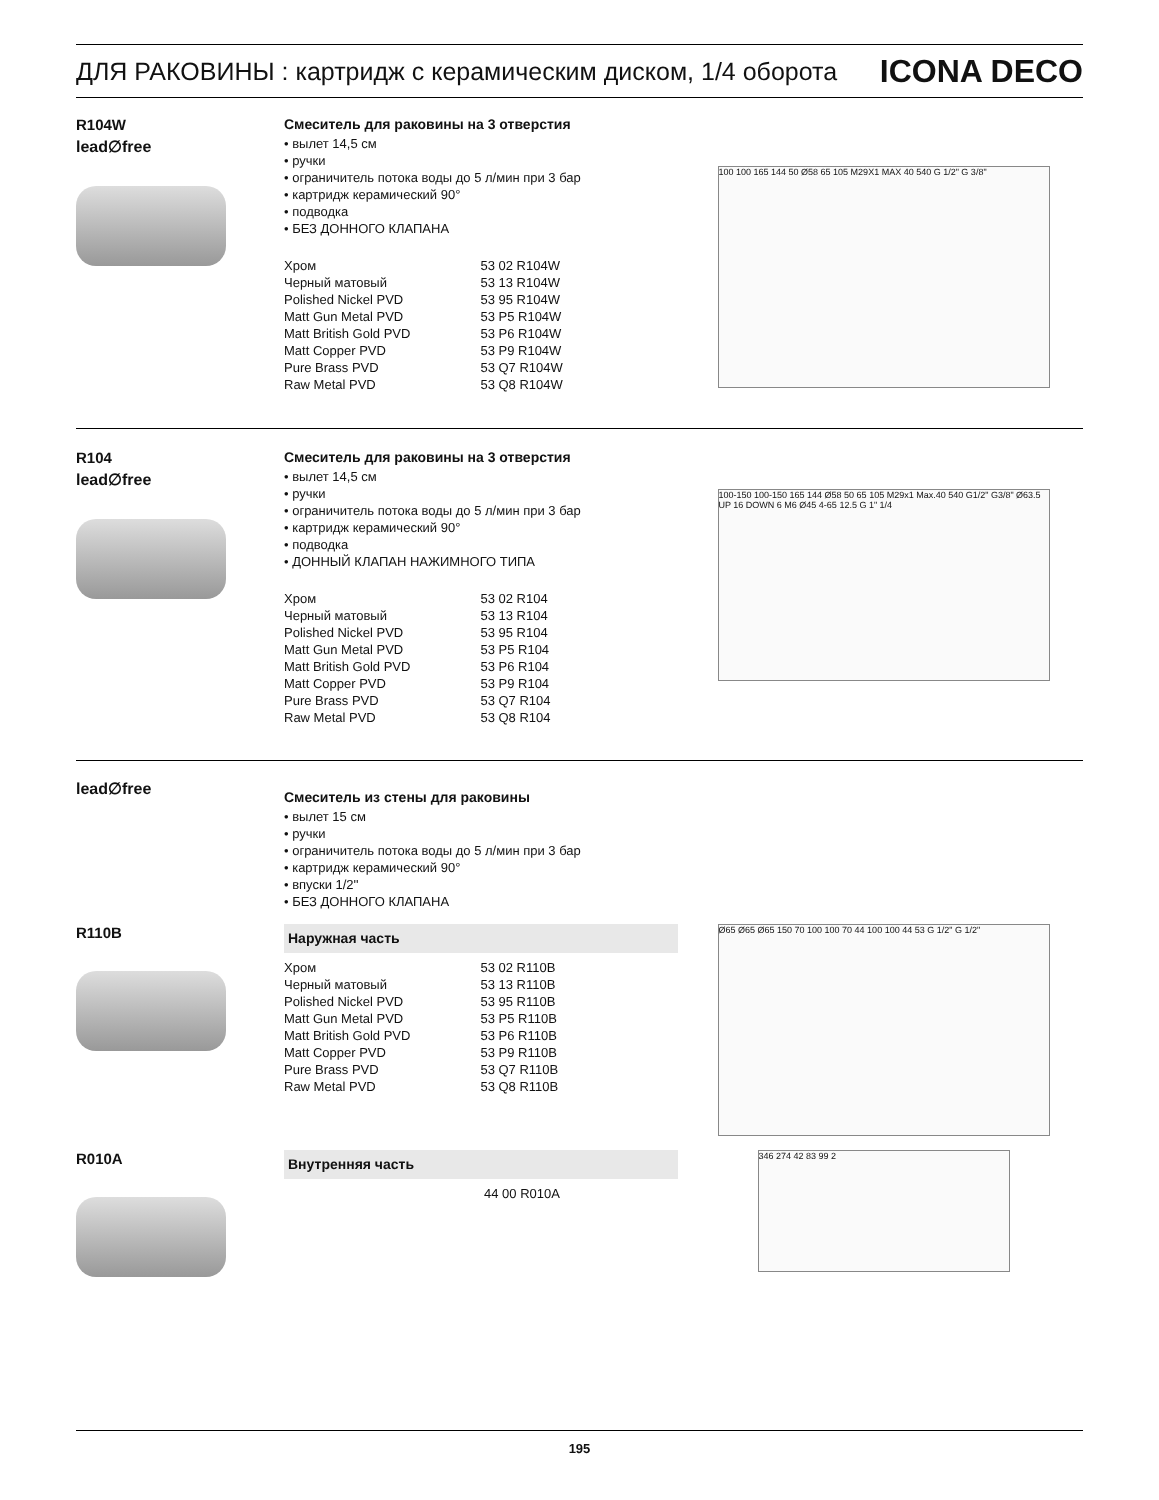ДЛЯ РАКОВИНЫ : картридж с керамическим диском, 1/4 оборота ICONA DECO
R104W
lead∅free
Смеситель для раковины на 3 отверстия
• вылет 14,5 см
• ручки
• ограничитель потока воды до 5 л/мин при 3 бар
• картридж керамический 90°
• подводка
• БЕЗ ДОННОГО КЛАПАНА
| Хром | 53 02 R104W |
| Черный матовый | 53 13 R104W |
| Polished Nickel PVD | 53 95 R104W |
| Matt Gun Metal PVD | 53 P5 R104W |
| Matt British Gold PVD | 53 P6 R104W |
| Matt Copper PVD | 53 P9 R104W |
| Pure Brass PVD | 53 Q7 R104W |
| Raw Metal PVD | 53 Q8 R104W |
100 100 165 144 50 Ø58 65 105 M29X1 MAX 40 540 G 1/2" G 3/8"
R104
lead∅free
Смеситель для раковины на 3 отверстия
• вылет 14,5 см
• ручки
• ограничитель потока воды до 5 л/мин при 3 бар
• картридж керамический 90°
• подводка
• ДОННЫЙ КЛАПАН НАЖИМНОГО ТИПА
| Хром | 53 02 R104 |
| Черный матовый | 53 13 R104 |
| Polished Nickel PVD | 53 95 R104 |
| Matt Gun Metal PVD | 53 P5 R104 |
| Matt British Gold PVD | 53 P6 R104 |
| Matt Copper PVD | 53 P9 R104 |
| Pure Brass PVD | 53 Q7 R104 |
| Raw Metal PVD | 53 Q8 R104 |
100-150 100-150 165 144 Ø58 50 65 105 M29x1 Max.40 540 G1/2" G3/8" Ø63.5 UP 16 DOWN 6 M6 Ø45 4-65 12.5 G 1" 1/4
lead∅free
Смеситель из стены для раковины
• вылет 15 см
• ручки
• ограничитель потока воды до 5 л/мин при 3 бар
• картридж керамический 90°
• впуски 1/2''
• БЕЗ ДОННОГО КЛАПАНА
R110B
Наружная часть
| Хром | 53 02 R110B |
| Черный матовый | 53 13 R110B |
| Polished Nickel PVD | 53 95 R110B |
| Matt Gun Metal PVD | 53 P5 R110B |
| Matt British Gold PVD | 53 P6 R110B |
| Matt Copper PVD | 53 P9 R110B |
| Pure Brass PVD | 53 Q7 R110B |
| Raw Metal PVD | 53 Q8 R110B |
Ø65 Ø65 Ø65 150 70 100 100 70 44 100 100 44 53 G 1/2" G 1/2"
R010A
Внутренняя часть
| | 44 00 R010A |
346 274 42 83 99 2
195